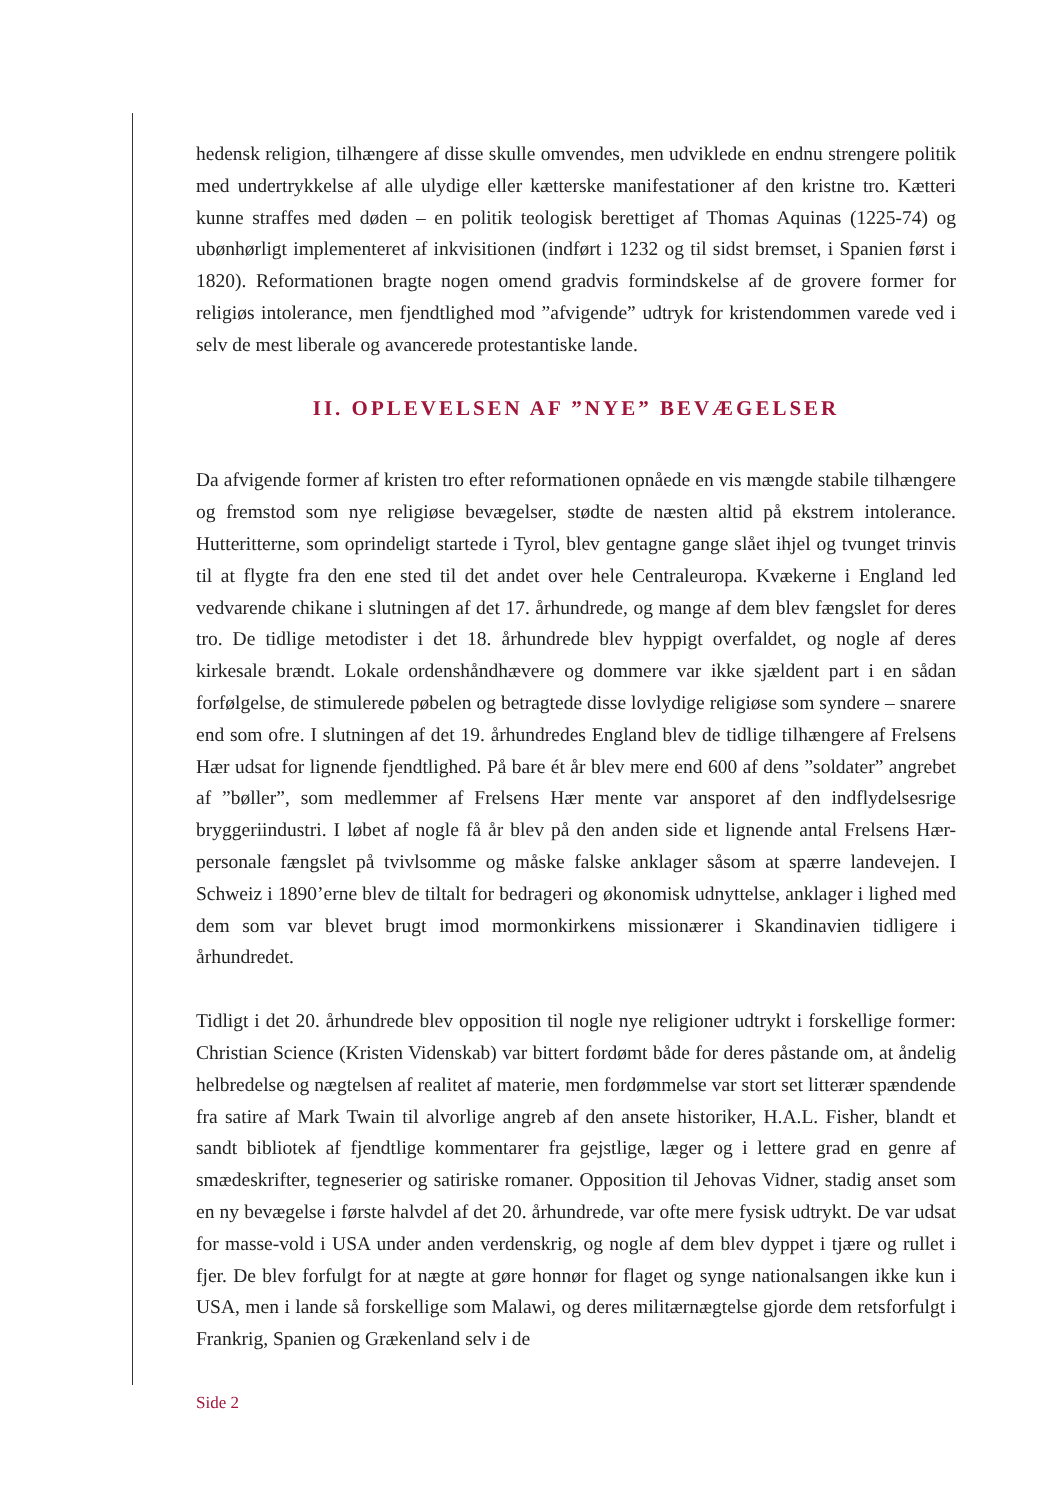hedensk religion, tilhængere af disse skulle omvendes, men udviklede en endnu strengere politik med undertrykkelse af alle ulydige eller kætterske manifestationer af den kristne tro. Kætteri kunne straffes med døden – en politik teologisk berettiget af Thomas Aquinas (1225-74) og ubønhørligt implementeret af inkvisitionen (indført i 1232 og til sidst bremset, i Spanien først i 1820). Reformationen bragte nogen omend gradvis formindskelse af de grovere former for religiøs intolerance, men fjendtlighed mod ”afvigende” udtryk for kristendommen varede ved i selv de mest liberale og avancerede protestantiske lande.
II. OPLEVELSEN AF ”NYE” BEVÆGELSER
Da afvigende former af kristen tro efter reformationen opnåede en vis mængde stabile tilhængere og fremstod som nye religiøse bevægelser, stødte de næsten altid på ekstrem intolerance. Hutteritterne, som oprindeligt startede i Tyrol, blev gentagne gange slået ihjel og tvunget trinvis til at flygte fra den ene sted til det andet over hele Centraleuropa. Kvækerne i England led vedvarende chikane i slutningen af det 17. århundrede, og mange af dem blev fængslet for deres tro. De tidlige metodister i det 18. århundrede blev hyppigt overfaldet, og nogle af deres kirkesale brændt. Lokale ordenshåndhævere og dommere var ikke sjældent part i en sådan forfølgelse, de stimulerede pøbelen og betragtede disse lovlydige religiøse som syndere – snarere end som ofre. I slutningen af det 19. århundredes England blev de tidlige tilhængere af Frelsens Hær udsat for lignende fjendtlighed. På bare ét år blev mere end 600 af dens ”soldater” angrebet af ”bøller”, som medlemmer af Frelsens Hær mente var ansporet af den indflydelsesrige bryggeriindustri. I løbet af nogle få år blev på den anden side et lignende antal Frelsens Hær-personale fængslet på tvivlsomme og måske falske anklager såsom at spærre landevejen. I Schweiz i 1890’erne blev de tiltalt for bedrageri og økonomisk udnyttelse, anklager i lighed med dem som var blevet brugt imod mormonkirkens missionærer i Skandinavien tidligere i århundredet.
Tidligt i det 20. århundrede blev opposition til nogle nye religioner udtrykt i forskellige former: Christian Science (Kristen Videnskab) var bittert fordømt både for deres påstande om, at åndelig helbredelse og nægtelsen af realitet af materie, men fordømmelse var stort set litterær spændende fra satire af Mark Twain til alvorlige angreb af den ansete historiker, H.A.L. Fisher, blandt et sandt bibliotek af fjendtlige kommentarer fra gejstlige, læger og i lettere grad en genre af smædeskrifter, tegneserier og satiriske romaner. Opposition til Jehovas Vidner, stadig anset som en ny bevægelse i første halvdel af det 20. århundrede, var ofte mere fysisk udtrykt. De var udsat for masse-vold i USA under anden verdenskrig, og nogle af dem blev dyppet i tjære og rullet i fjer. De blev forfulgt for at nægte at gøre honnør for flaget og synge nationalsangen ikke kun i USA, men i lande så forskellige som Malawi, og deres militærnægtelse gjorde dem retsforfulgt i Frankrig, Spanien og Grækenland selv i de
Side 2